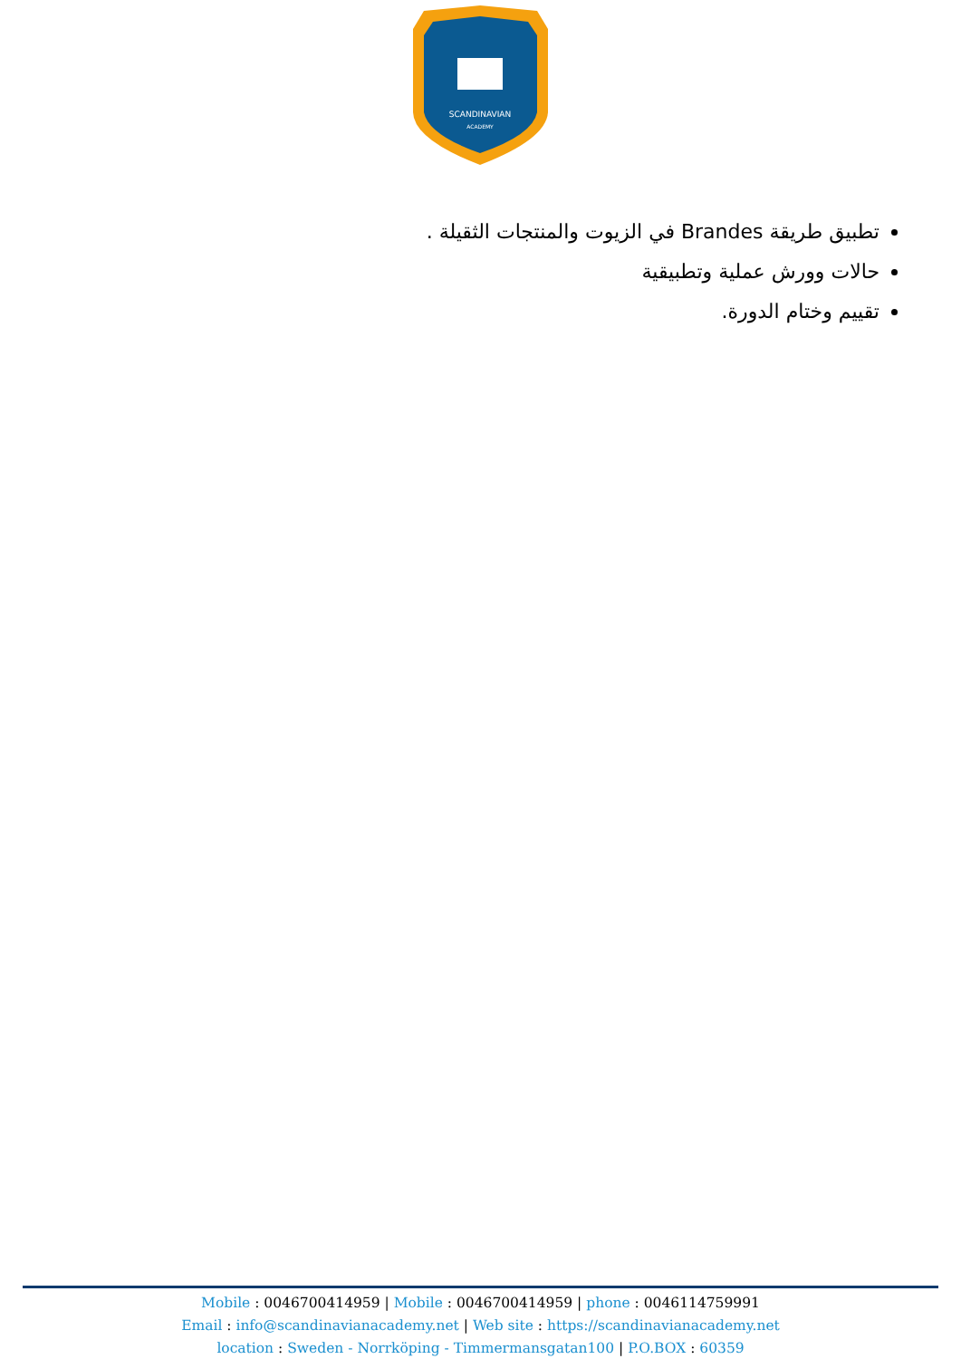SCANDINAVIAN
ACADEMY
تطبيق طريقة Brandes في الزيوت والمنتجات الثقيلة .
حالات وورش عملية وتطبيقية
تقييم وختام الدورة.
Mobile : 0046700414959 | Mobile : 0046700414959 | phone : 0046114759991
Email : info@scandinavianacademy.net | Web site : https://scandinavianacademy.net
location : Sweden - Norrköping - Timmermansgatan100 | P.O.BOX : 60359